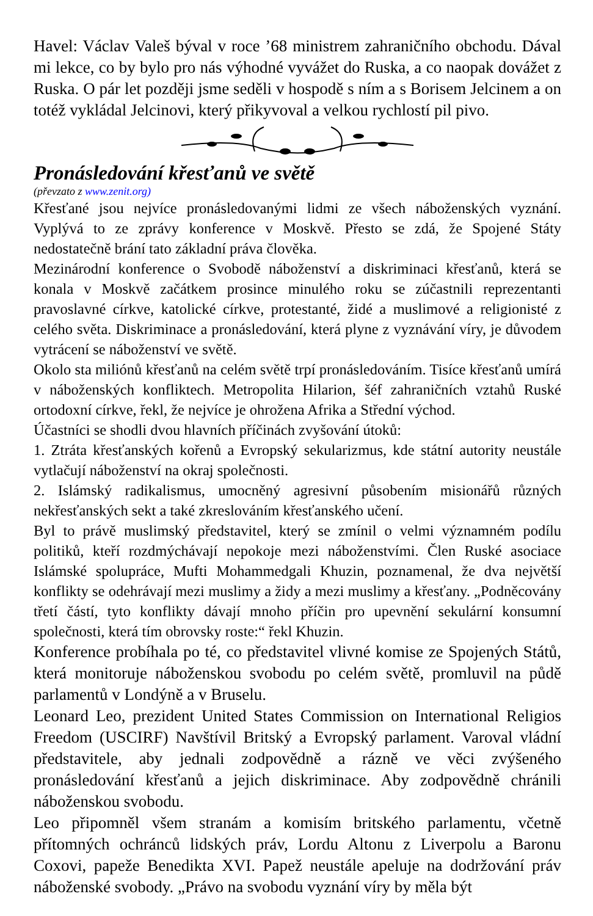Havel: Václav Valeš býval v roce ’68 ministrem zahraničního obchodu. Dával mi lekce, co by bylo pro nás výhodné vyvážet do Ruska, a co naopak dovážet z Ruska. O pár let později jsme seděli v hospodě s ním a s Borisem Jelcinem a on totéž vykládal Jelcinovi, který přikyvoval a velkou rychlostí pil pivo.
Pronásledování křesťanů ve světě
(převzato z www.zenit.org)
Křesťané jsou nejvíce pronásledovanými lidmi ze všech náboženských vyznání. Vyplývá to ze zprávy konference v Moskvě. Přesto se zdá, že Spojené Státy nedostatečně brání tato základní práva člověka.
Mezinárodní konference o Svobodě náboženství a diskriminaci křesťanů, která se konala v Moskvě začátkem prosince minulého roku se zúčastnili reprezentanti pravoslavné církve, katolické církve, protestanté, židé a muslimové a religionisté z celého světa. Diskriminace a pronásledování, která plyne z vyznávání víry, je důvodem vytrácení se náboženství ve světě.
Okolo sta miliónů křesťanů na celém světě trpí pronásledováním. Tisíce křesťanů umírá v náboženských konfliktech. Metropolita Hilarion, šéf zahraničních vztahů Ruské ortodoxní církve, řekl, že nejvíce je ohrožena Afrika a Střední východ.
Účastníci se shodli dvou hlavních příčinách zvyšování útoků:
1. Ztráta křesťanských kořenů a Evropský sekularizmus, kde státní autority neustále vytlačují náboženství na okraj společnosti.
2. Islámský radikalismus, umocněný agresivní působením misionářů různých nekřesťanských sekt a také zkreslováním křesťanského učení.
Byl to právě muslimský představitel, který se zmínil o velmi významném podílu politiků, kteří rozdmýchávají nepokoje mezi náboženstvími. Člen Ruské asociace Islámské spolupráce, Mufti Mohammedgali Khuzin, poznamenal, že dva největší konflikty se odehrávají mezi muslimy a židy a mezi muslimy a křesťany. „Podněcovány třetí částí, tyto konflikty dávají mnoho příčin pro upevnění sekulární konsumní společnosti, která tím obrovsky roste:“ řekl Khuzin.
Konference probíhala po té, co představitel vlivné komise ze Spojených Států, která monitoruje náboženskou svobodu po celém světě, promluvil na půdě parlamentů v Londýně a v Bruselu.
Leonard Leo, prezident United States Commission on International Religios Freedom (USCIRF) Navštívil Britský a Evropský parlament. Varoval vládní představitele, aby jednali zodpovědně a rázně ve věci zvýšeného pronásledování křesťanů a jejich diskriminace. Aby zodpovědně chránili náboženskou svobodu.
Leo připomněl všem stranám a komisím britského parlamentu, včetně přítomných ochránců lidských práv, Lordu Altonu z Liverpolu a Baronu Coxovi, papeže Benedikta XVI. Papež neustále apeluje na dodržování práv náboženské svobody. „Právo na svobodu vyznání víry by měla být